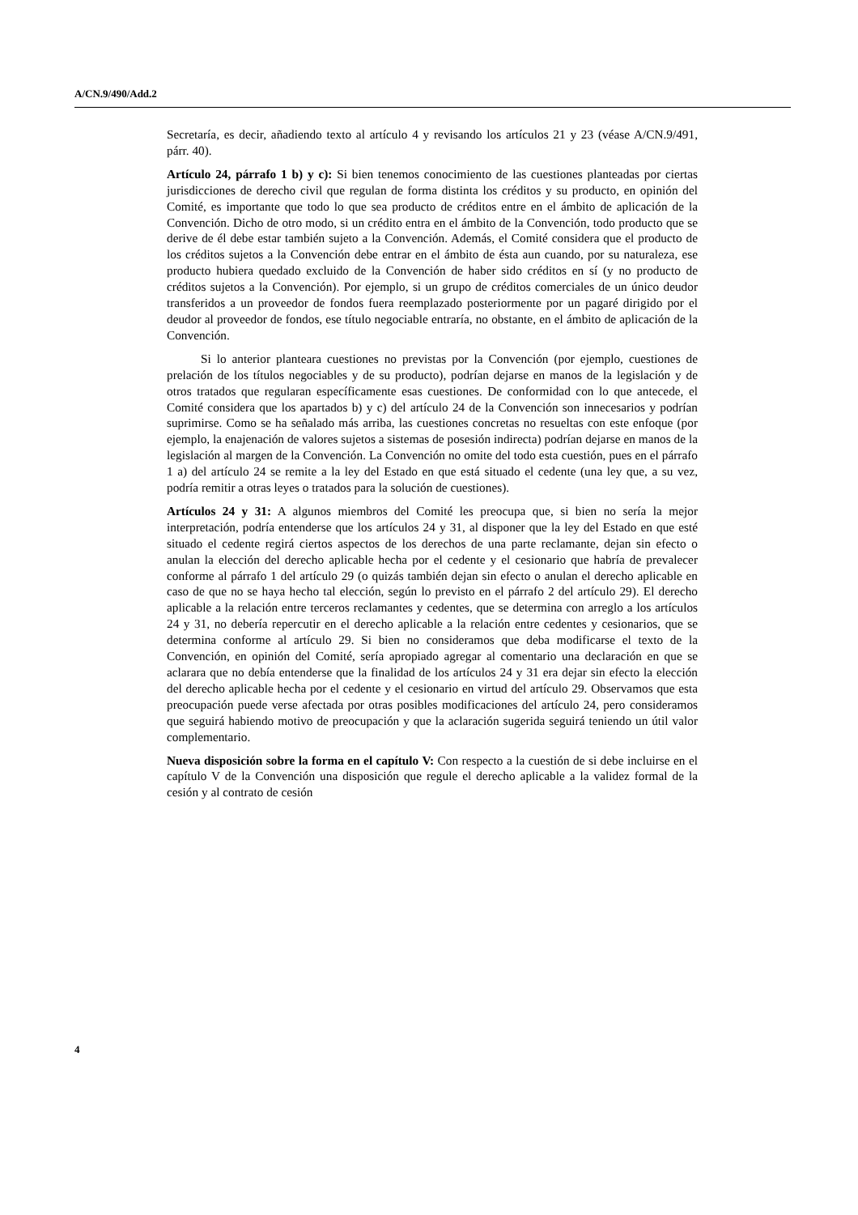A/CN.9/490/Add.2
Secretaría, es decir, añadiendo texto al artículo 4 y revisando los artículos 21 y 23 (véase A/CN.9/491, párr. 40).
Artículo 24, párrafo 1 b) y c): Si bien tenemos conocimiento de las cuestiones planteadas por ciertas jurisdicciones de derecho civil que regulan de forma distinta los créditos y su producto, en opinión del Comité, es importante que todo lo que sea producto de créditos entre en el ámbito de aplicación de la Convención. Dicho de otro modo, si un crédito entra en el ámbito de la Convención, todo producto que se derive de él debe estar también sujeto a la Convención. Además, el Comité considera que el producto de los créditos sujetos a la Convención debe entrar en el ámbito de ésta aun cuando, por su naturaleza, ese producto hubiera quedado excluido de la Convención de haber sido créditos en sí (y no producto de créditos sujetos a la Convención). Por ejemplo, si un grupo de créditos comerciales de un único deudor transferidos a un proveedor de fondos fuera reemplazado posteriormente por un pagaré dirigido por el deudor al proveedor de fondos, ese título negociable entraría, no obstante, en el ámbito de aplicación de la Convención.
Si lo anterior planteara cuestiones no previstas por la Convención (por ejemplo, cuestiones de prelación de los títulos negociables y de su producto), podrían dejarse en manos de la legislación y de otros tratados que regularan específicamente esas cuestiones. De conformidad con lo que antecede, el Comité considera que los apartados b) y c) del artículo 24 de la Convención son innecesarios y podrían suprimirse. Como se ha señalado más arriba, las cuestiones concretas no resueltas con este enfoque (por ejemplo, la enajenación de valores sujetos a sistemas de posesión indirecta) podrían dejarse en manos de la legislación al margen de la Convención. La Convención no omite del todo esta cuestión, pues en el párrafo 1 a) del artículo 24 se remite a la ley del Estado en que está situado el cedente (una ley que, a su vez, podría remitir a otras leyes o tratados para la solución de cuestiones).
Artículos 24 y 31: A algunos miembros del Comité les preocupa que, si bien no sería la mejor interpretación, podría entenderse que los artículos 24 y 31, al disponer que la ley del Estado en que esté situado el cedente regirá ciertos aspectos de los derechos de una parte reclamante, dejan sin efecto o anulan la elección del derecho aplicable hecha por el cedente y el cesionario que habría de prevalecer conforme al párrafo 1 del artículo 29 (o quizás también dejan sin efecto o anulan el derecho aplicable en caso de que no se haya hecho tal elección, según lo previsto en el párrafo 2 del artículo 29). El derecho aplicable a la relación entre terceros reclamantes y cedentes, que se determina con arreglo a los artículos 24 y 31, no debería repercutir en el derecho aplicable a la relación entre cedentes y cesionarios, que se determina conforme al artículo 29. Si bien no consideramos que deba modificarse el texto de la Convención, en opinión del Comité, sería apropiado agregar al comentario una declaración en que se aclarara que no debía entenderse que la finalidad de los artículos 24 y 31 era dejar sin efecto la elección del derecho aplicable hecha por el cedente y el cesionario en virtud del artículo 29. Observamos que esta preocupación puede verse afectada por otras posibles modificaciones del artículo 24, pero consideramos que seguirá habiendo motivo de preocupación y que la aclaración sugerida seguirá teniendo un útil valor complementario.
Nueva disposición sobre la forma en el capítulo V: Con respecto a la cuestión de si debe incluirse en el capítulo V de la Convención una disposición que regule el derecho aplicable a la validez formal de la cesión y al contrato de cesión
4